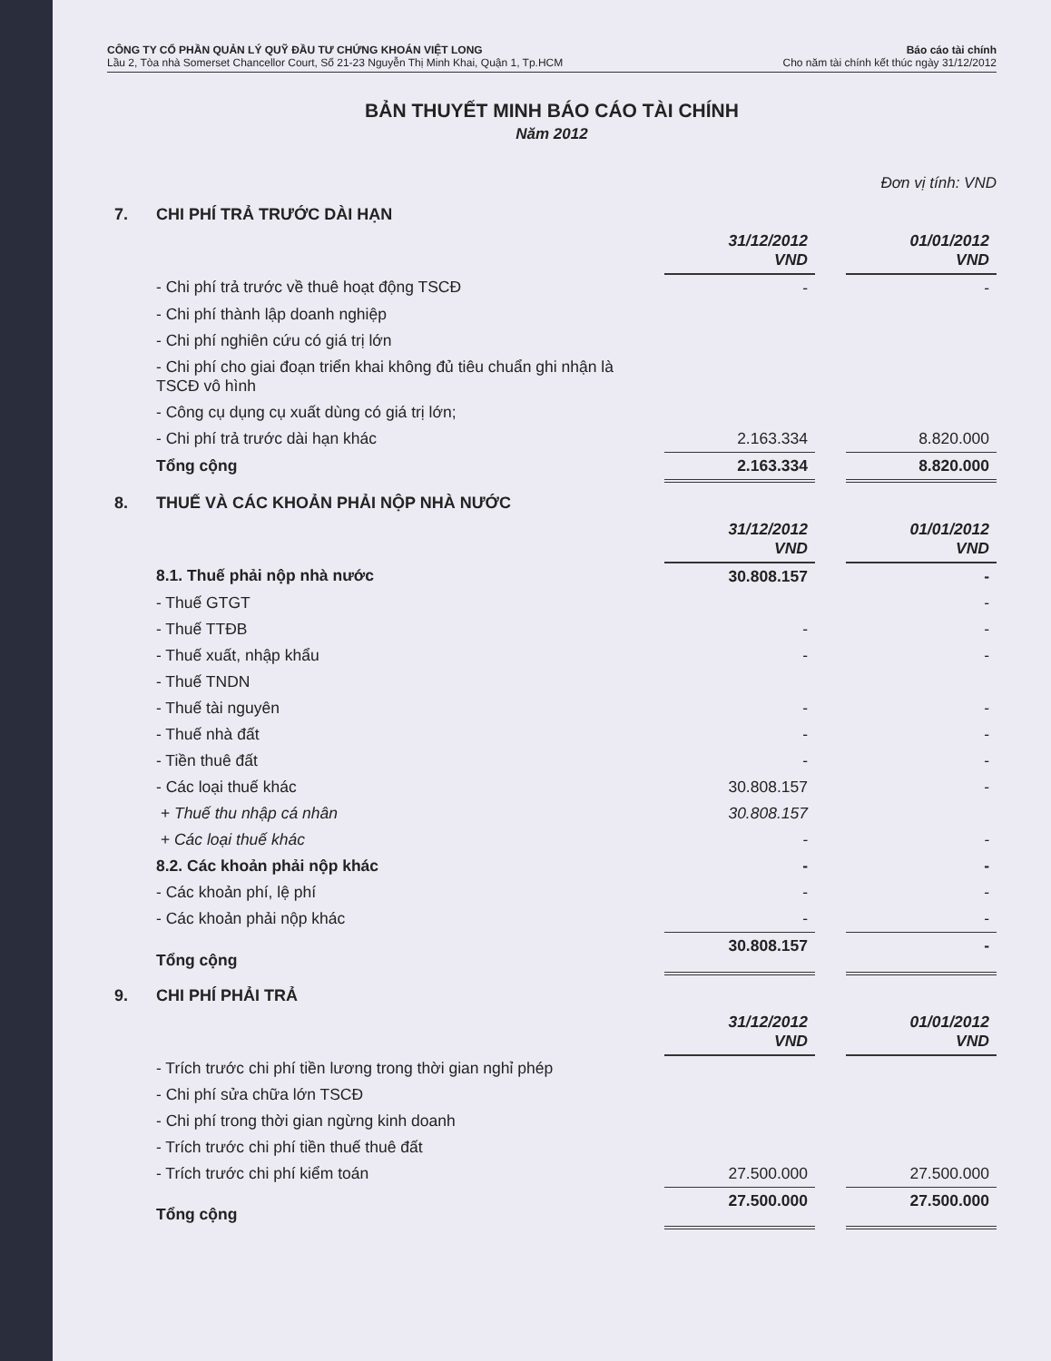CÔNG TY CỔ PHẦN QUẢN LÝ QUỸ ĐẦU TƯ CHỨNG KHOÁN VIỆT LONG
Lầu 2, Tòa nhà Somerset Chancellor Court, Số 21-23 Nguyễn Thị Minh Khai, Quận 1, Tp.HCM
Báo cáo tài chính
Cho năm tài chính kết thúc ngày 31/12/2012
BẢN THUYẾT MINH BÁO CÁO TÀI CHÍNH
Năm 2012
Đơn vị tính: VND
| 7. | CHI PHÍ TRẢ TRƯỚC DÀI HẠN | | | |
| | | 31/12/2012 VND | | 01/01/2012 VND |
| | - Chi phí trả trước về thuê hoạt động TSCĐ | - | | - |
| | - Chi phí thành lập doanh nghiệp | | | |
| | - Chi phí nghiên cứu có giá trị lớn | | | |
| | - Chi phí cho giai đoạn triển khai không đủ tiêu chuẩn ghi nhận là TSCĐ vô hình | | | |
| | - Công cụ dụng cụ xuất dùng có giá trị lớn; | | | |
| | - Chi phí trả trước dài hạn khác | 2.163.334 | | 8.820.000 |
| | Tổng cộng | 2.163.334 | | 8.820.000 |
| 8. | THUẾ VÀ CÁC KHOẢN PHẢI NỘP NHÀ NƯỚC | | | |
| | | 31/12/2012 VND | | 01/01/2012 VND |
| | 8.1. Thuế phải nộp nhà nước | 30.808.157 | | - |
| | - Thuế GTGT | | | - |
| | - Thuế TTĐB | - | | - |
| | - Thuế xuất, nhập khẩu | - | | - |
| | - Thuế TNDN | | | |
| | - Thuế tài nguyên | - | | - |
| | - Thuế nhà đất | - | | - |
| | - Tiền thuê đất | - | | - |
| | - Các loại thuế khác | 30.808.157 | | - |
| | + Thuế thu nhập cá nhân | 30.808.157 | | |
| | + Các loại thuế khác | - | | - |
| | 8.2. Các khoản phải nộp khác | - | | - |
| | - Các khoản phí, lệ phí | - | | - |
| | - Các khoản phải nộp khác | - | | - |
| | Tổng cộng | 30.808.157 | | - |
| 9. | CHI PHÍ PHẢI TRẢ | | | |
| | | 31/12/2012 VND | | 01/01/2012 VND |
| | - Trích trước chi phí tiền lương trong thời gian nghỉ phép | | | |
| | - Chi phí sửa chữa lớn TSCĐ | | | |
| | - Chi phí trong thời gian ngừng kinh doanh | | | |
| | - Trích trước chi phí tiền thuế thuê đất | | | |
| | - Trích trước chi phí kiểm toán | 27.500.000 | | 27.500.000 |
| | Tổng cộng | 27.500.000 | | 27.500.000 |